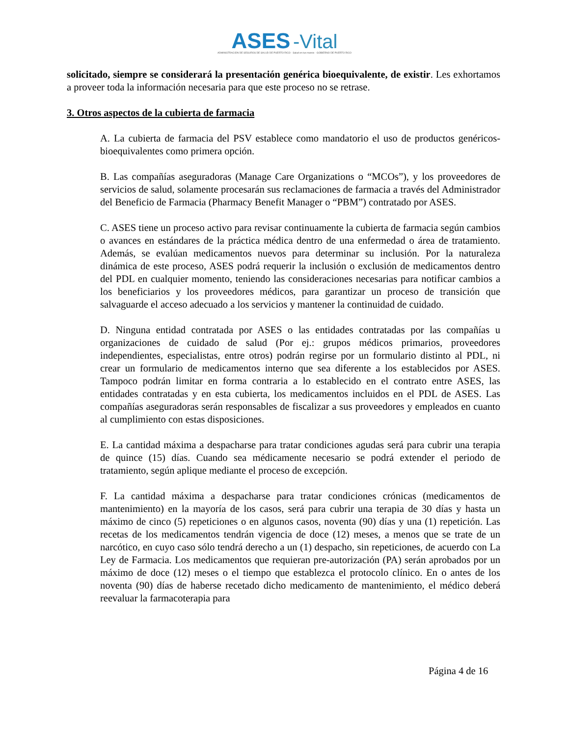ASES -Vital
ADMINISTRACIÓN DE SEGUROS DE SALUD DE PUERTO RICO · Salud en tus manos · GOBIERNO DE PUERTO RICO
solicitado, siempre se considerará la presentación genérica bioequivalente, de existir. Les exhortamos a proveer toda la información necesaria para que este proceso no se retrase.
3. Otros aspectos de la cubierta de farmacia
A. La cubierta de farmacia del PSV establece como mandatorio el uso de productos genéricos-bioequivalentes como primera opción.
B. Las compañías aseguradoras (Manage Care Organizations o “MCOs”), y los proveedores de servicios de salud, solamente procesarán sus reclamaciones de farmacia a través del Administrador del Beneficio de Farmacia (Pharmacy Benefit Manager o “PBM”) contratado por ASES.
C. ASES tiene un proceso activo para revisar continuamente la cubierta de farmacia según cambios o avances en estándares de la práctica médica dentro de una enfermedad o área de tratamiento. Además, se evalúan medicamentos nuevos para determinar su inclusión. Por la naturaleza dinámica de este proceso, ASES podrá requerir la inclusión o exclusión de medicamentos dentro del PDL en cualquier momento, teniendo las consideraciones necesarias para notificar cambios a los beneficiarios y los proveedores médicos, para garantizar un proceso de transición que salvaguarde el acceso adecuado a los servicios y mantener la continuidad de cuidado.
D. Ninguna entidad contratada por ASES o las entidades contratadas por las compañías u organizaciones de cuidado de salud (Por ej.: grupos médicos primarios, proveedores independientes, especialistas, entre otros) podrán regirse por un formulario distinto al PDL, ni crear un formulario de medicamentos interno que sea diferente a los establecidos por ASES. Tampoco podrán limitar en forma contraria a lo establecido en el contrato entre ASES, las entidades contratadas y en esta cubierta, los medicamentos incluidos en el PDL de ASES. Las compañías aseguradoras serán responsables de fiscalizar a sus proveedores y empleados en cuanto al cumplimiento con estas disposiciones.
E. La cantidad máxima a despacharse para tratar condiciones agudas será para cubrir una terapia de quince (15) días. Cuando sea médicamente necesario se podrá extender el periodo de tratamiento, según aplique mediante el proceso de excepción.
F. La cantidad máxima a despacharse para tratar condiciones crónicas (medicamentos de mantenimiento) en la mayoría de los casos, será para cubrir una terapia de 30 días y hasta un máximo de cinco (5) repeticiones o en algunos casos, noventa (90) días y una (1) repetición. Las recetas de los medicamentos tendrán vigencia de doce (12) meses, a menos que se trate de un narcótico, en cuyo caso sólo tendrá derecho a un (1) despacho, sin repeticiones, de acuerdo con La Ley de Farmacia. Los medicamentos que requieran pre-autorización (PA) serán aprobados por un máximo de doce (12) meses o el tiempo que establezca el protocolo clínico. En o antes de los noventa (90) días de haberse recetado dicho medicamento de mantenimiento, el médico deberá reevaluar la farmacoterapia para
Página 4 de 16